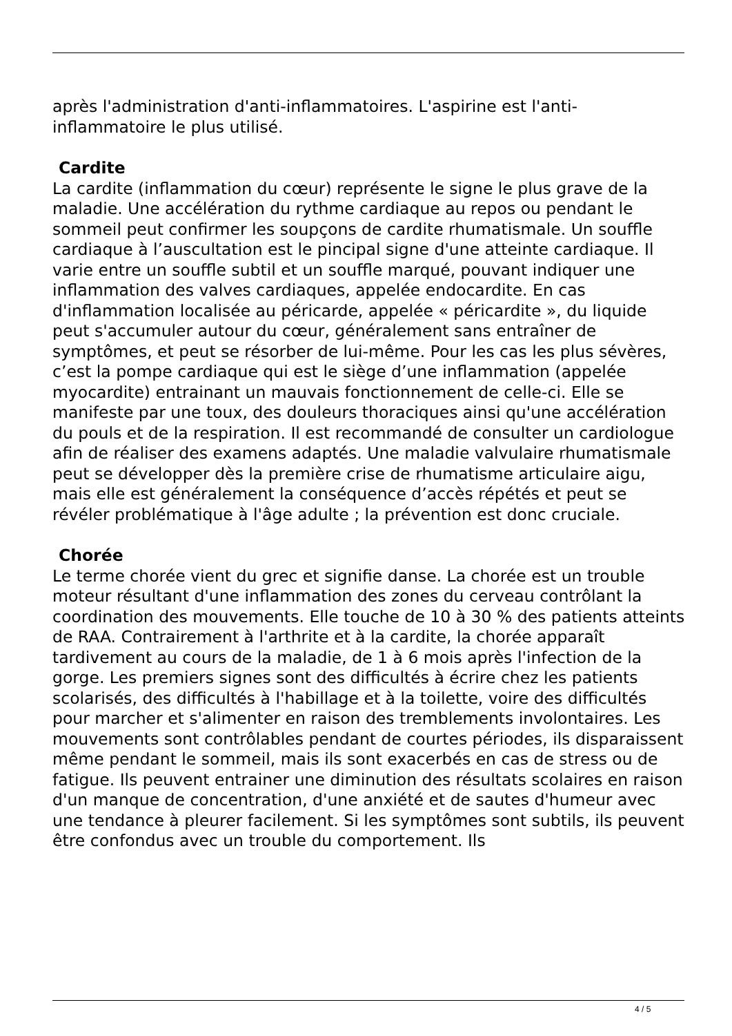après l'administration d'anti-inflammatoires. L'aspirine est l'anti-
inflammatoire le plus utilisé.
Cardite
La cardite (inflammation du cœur) représente le signe le plus grave de la maladie. Une accélération du rythme cardiaque au repos ou pendant le sommeil peut confirmer les soupçons de cardite rhumatismale. Un souffle cardiaque à l’auscultation est le pincipal signe d'une atteinte cardiaque. Il varie entre un souffle subtil et un souffle marqué, pouvant indiquer une inflammation des valves cardiaques, appelée endocardite. En cas d'inflammation localisée au péricarde, appelée « péricardite », du liquide peut s'accumuler autour du cœur, généralement sans entraîner de symptômes, et peut se résorber de lui-même. Pour les cas les plus sévères, c’est la pompe cardiaque qui est le siège d’une inflammation (appelée myocardite) entrainant un mauvais fonctionnement de celle-ci. Elle se manifeste par une toux, des douleurs thoraciques ainsi qu'une accélération du pouls et de la respiration. Il est recommandé de consulter un cardiologue afin de réaliser des examens adaptés. Une maladie valvulaire rhumatismale peut se développer dès la première crise de rhumatisme articulaire aigu, mais elle est généralement la conséquence d’accès répétés et peut se révéler problématique à l'âge adulte ; la prévention est donc cruciale.
Chorée
Le terme chorée vient du grec et signifie danse. La chorée est un trouble moteur résultant d'une inflammation des zones du cerveau contrôlant la coordination des mouvements. Elle touche de 10 à 30 % des patients atteints de RAA. Contrairement à l'arthrite et à la cardite, la chorée apparaît tardivement au cours de la maladie, de 1 à 6 mois après l'infection de la gorge. Les premiers signes sont des difficultés à écrire chez les patients scolarisés, des difficultés à l'habillage et à la toilette, voire des difficultés pour marcher et s'alimenter en raison des tremblements involontaires. Les mouvements sont contrôlables pendant de courtes périodes, ils disparaissent même pendant le sommeil, mais ils sont exacerbés en cas de stress ou de fatigue. Ils peuvent entrainer une diminution des résultats scolaires en raison d'un manque de concentration, d'une anxiété et de sautes d'humeur avec une tendance à pleurer facilement. Si les symptômes sont subtils, ils peuvent être confondus avec un trouble du comportement. Ils
4 / 5